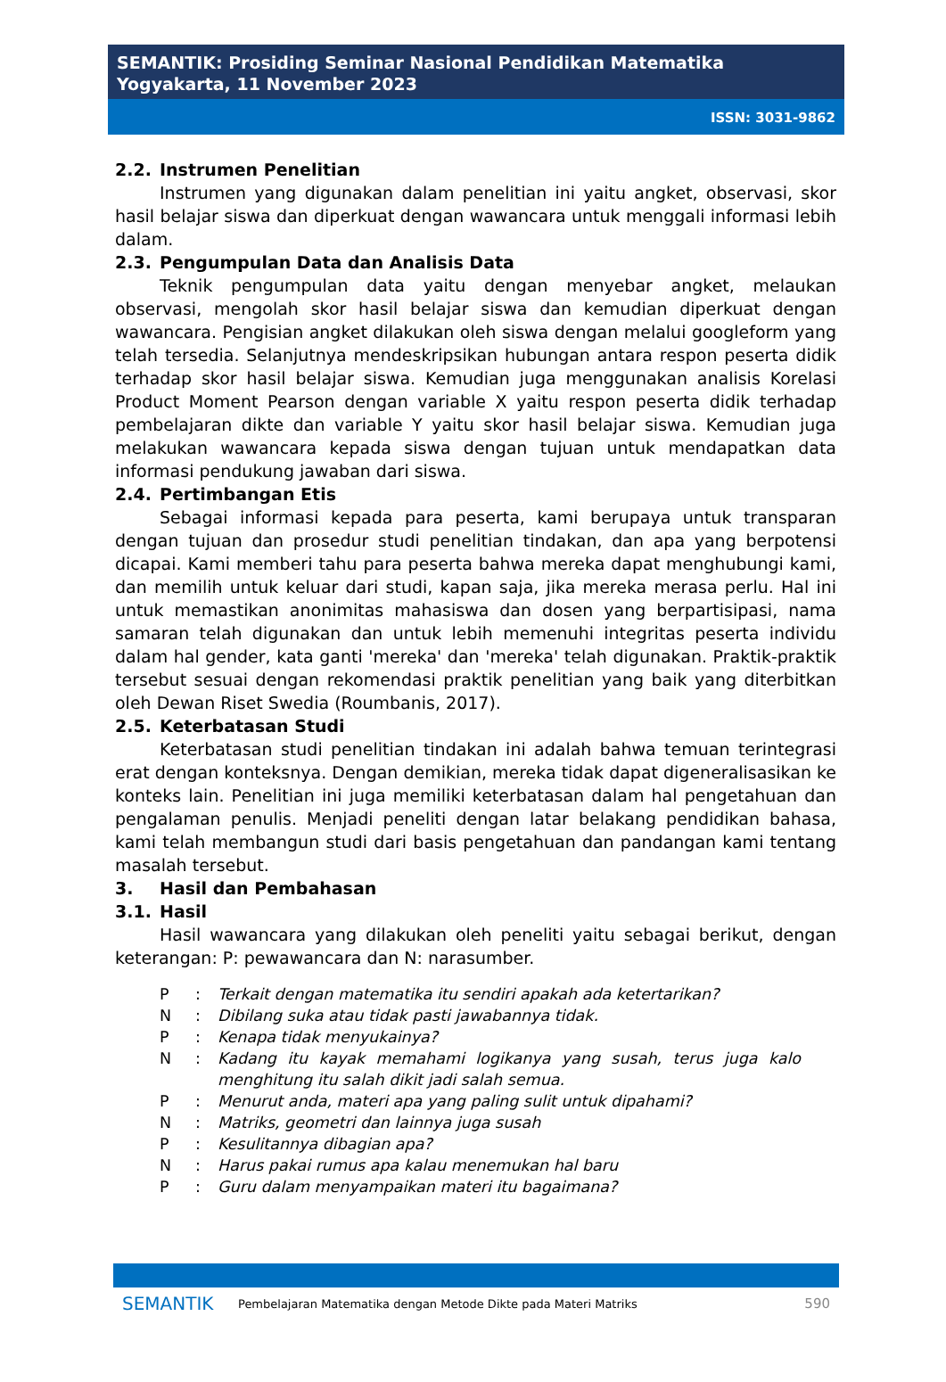SEMANTIK: Prosiding Seminar Nasional Pendidikan Matematika
Yogyakarta, 11 November 2023
ISSN: 3031-9862
2.2. Instrumen Penelitian
Instrumen yang digunakan dalam penelitian ini yaitu angket, observasi, skor hasil belajar siswa dan diperkuat dengan wawancara untuk menggali informasi lebih dalam.
2.3. Pengumpulan Data dan Analisis Data
Teknik pengumpulan data yaitu dengan menyebar angket, melaukan observasi, mengolah skor hasil belajar siswa dan kemudian diperkuat dengan wawancara. Pengisian angket dilakukan oleh siswa dengan melalui googleform yang telah tersedia. Selanjutnya mendeskripsikan hubungan antara respon peserta didik terhadap skor hasil belajar siswa. Kemudian juga menggunakan analisis Korelasi Product Moment Pearson dengan variable X yaitu respon peserta didik terhadap pembelajaran dikte dan variable Y yaitu skor hasil belajar siswa. Kemudian juga melakukan wawancara kepada siswa dengan tujuan untuk mendapatkan data informasi pendukung jawaban dari siswa.
2.4. Pertimbangan Etis
Sebagai informasi kepada para peserta, kami berupaya untuk transparan dengan tujuan dan prosedur studi penelitian tindakan, dan apa yang berpotensi dicapai. Kami memberi tahu para peserta bahwa mereka dapat menghubungi kami, dan memilih untuk keluar dari studi, kapan saja, jika mereka merasa perlu. Hal ini untuk memastikan anonimitas mahasiswa dan dosen yang berpartisipasi, nama samaran telah digunakan dan untuk lebih memenuhi integritas peserta individu dalam hal gender, kata ganti 'mereka' dan 'mereka' telah digunakan. Praktik-praktik tersebut sesuai dengan rekomendasi praktik penelitian yang baik yang diterbitkan oleh Dewan Riset Swedia (Roumbanis, 2017).
2.5. Keterbatasan Studi
Keterbatasan studi penelitian tindakan ini adalah bahwa temuan terintegrasi erat dengan konteksnya. Dengan demikian, mereka tidak dapat digeneralisasikan ke konteks lain. Penelitian ini juga memiliki keterbatasan dalam hal pengetahuan dan pengalaman penulis. Menjadi peneliti dengan latar belakang pendidikan bahasa, kami telah membangun studi dari basis pengetahuan dan pandangan kami tentang masalah tersebut.
3. Hasil dan Pembahasan
3.1. Hasil
Hasil wawancara yang dilakukan oleh peneliti yaitu sebagai berikut, dengan keterangan: P: pewawancara dan N: narasumber.
P : Terkait dengan matematika itu sendiri apakah ada ketertarikan?
N : Dibilang suka atau tidak pasti jawabannya tidak.
P : Kenapa tidak menyukainya?
N : Kadang itu kayak memahami logikanya yang susah, terus juga kalo menghitung itu salah dikit jadi salah semua.
P : Menurut anda, materi apa yang paling sulit untuk dipahami?
N : Matriks, geometri dan lainnya juga susah
P : Kesulitannya dibagian apa?
N : Harus pakai rumus apa kalau menemukan hal baru
P : Guru dalam menyampaikan materi itu bagaimana?
SEMANTIK
Pembelajaran Matematika dengan Metode Dikte pada Materi Matriks
590